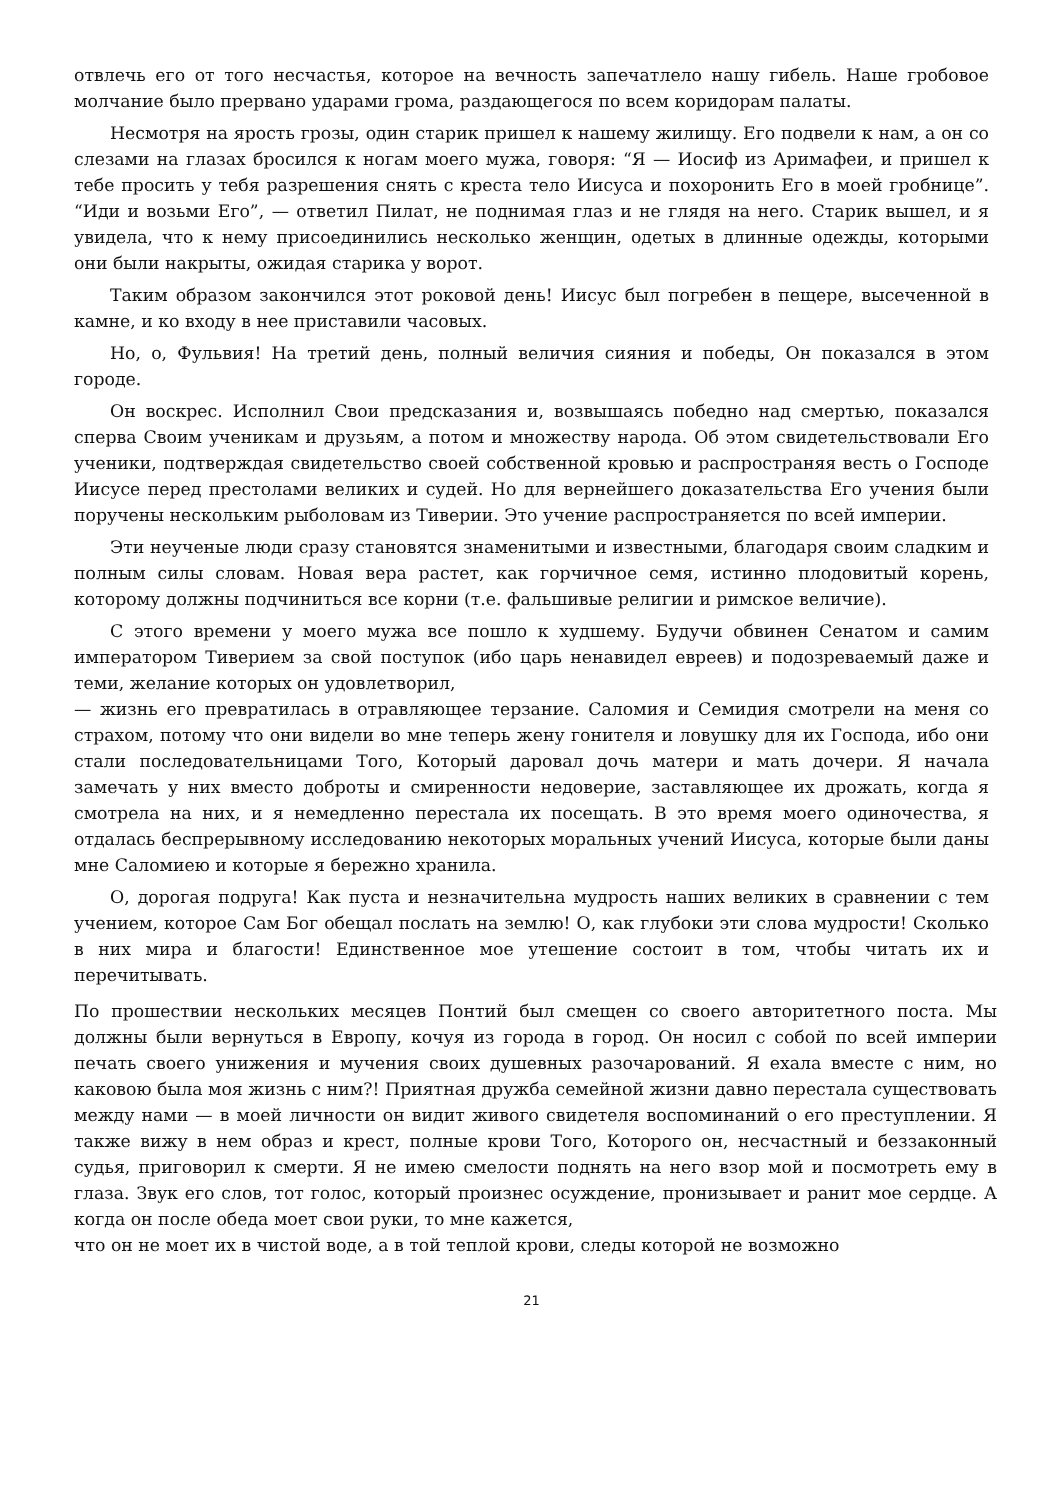отвлечь его от того несчастья, которое на вечность запечатлело нашу гибель. Наше гробовое молчание было прервано ударами грома, раздающегося по всем коридорам палаты.
Несмотря на ярость грозы, один старик пришел к нашему жилищу. Его подвели к нам, а он со слезами на глазах бросился к ногам моего мужа, говоря: “Я — Иосиф из Аримафеи, и пришел к тебе просить у тебя разрешения снять с креста тело Иисуса и похоронить Его в моей гробнице”. “Иди и возьми Его”, — ответил Пилат, не поднимая глаз и не глядя на него. Старик вышел, и я увидела, что к нему присоединились несколько женщин, одетых в длинные одежды, которыми они были накрыты, ожидая старика у ворот.
Таким образом закончился этот роковой день! Иисус был погребен в пещере, высеченной в камне, и ко входу в нее приставили часовых.
Но, о, Фульвия! На третий день, полный величия сияния и победы, Он показался в этом городе.
Он воскрес. Исполнил Свои предсказания и, возвышаясь победно над смертью, показался сперва Своим ученикам и друзьям, а потом и множеству народа. Об этом свидетельствовали Его ученики, подтверждая свидетельство своей собственной кровью и распространяя весть о Господе Иисусе перед престолами великих и судей. Но для вернейшего доказательства Его учения были поручены нескольким рыболовам из Тиверии. Это учение распространяется по всей империи.
Эти неученые люди сразу становятся знаменитыми и известными, благодаря своим сладким и полным силы словам. Новая вера растет, как горчичное семя, истинно плодовитый корень, которому должны подчиниться все корни (т.е. фальшивые религии и римское величие).
С этого времени у моего мужа все пошло к худшему. Будучи обвинен Сенатом и самим императором Тиверием за свой поступок (ибо царь ненавидел евреев) и подозреваемый даже и теми, желание которых он удовлетворил,
— жизнь его превратилась в отравляющее терзание. Саломия и Семидия смотрели на меня со страхом, потому что они видели во мне теперь жену гонителя и ловушку для их Господа, ибо они стали последовательницами Того, Который даровал дочь матери и мать дочери. Я начала замечать у них вместо доброты и смиренности недоверие, заставляющее их дрожать, когда я смотрела на них, и я немедленно перестала их посещать. В это время моего одиночества, я отдалась беспрерывному исследованию некоторых моральных учений Иисуса, которые были даны мне Саломиею и которые я бережно хранила.
О, дорогая подруга! Как пуста и незначительна мудрость наших великих в сравнении с тем учением, которое Сам Бог обещал послать на землю! О, как глубоки эти слова мудрости! Сколько в них мира и благости! Единственное мое утешение состоит в том, чтобы читать их и перечитывать.
По прошествии нескольких месяцев Понтий был смещен со своего авторитетного поста. Мы должны были вернуться в Европу, кочуя из города в город. Он носил с собой по всей империи печать своего унижения и мучения своих душевных разочарований. Я ехала вместе с ним, но каковою была моя жизнь с ним?! Приятная дружба семейной жизни давно перестала существовать между нами — в моей личности он видит живого свидетеля воспоминаний о его преступлении. Я также вижу в нем образ и крест, полные крови Того, Которого он, несчастный и беззаконный судья, приговорил к смерти. Я не имею смелости поднять на него взор мой и посмотреть ему в глаза. Звук его слов, тот голос, который произнес осуждение, пронизывает и ранит мое сердце. А когда он после обеда моет свои руки, то мне кажется,
что он не моет их в чистой воде, а в той теплой крови, следы которой не возможно
21